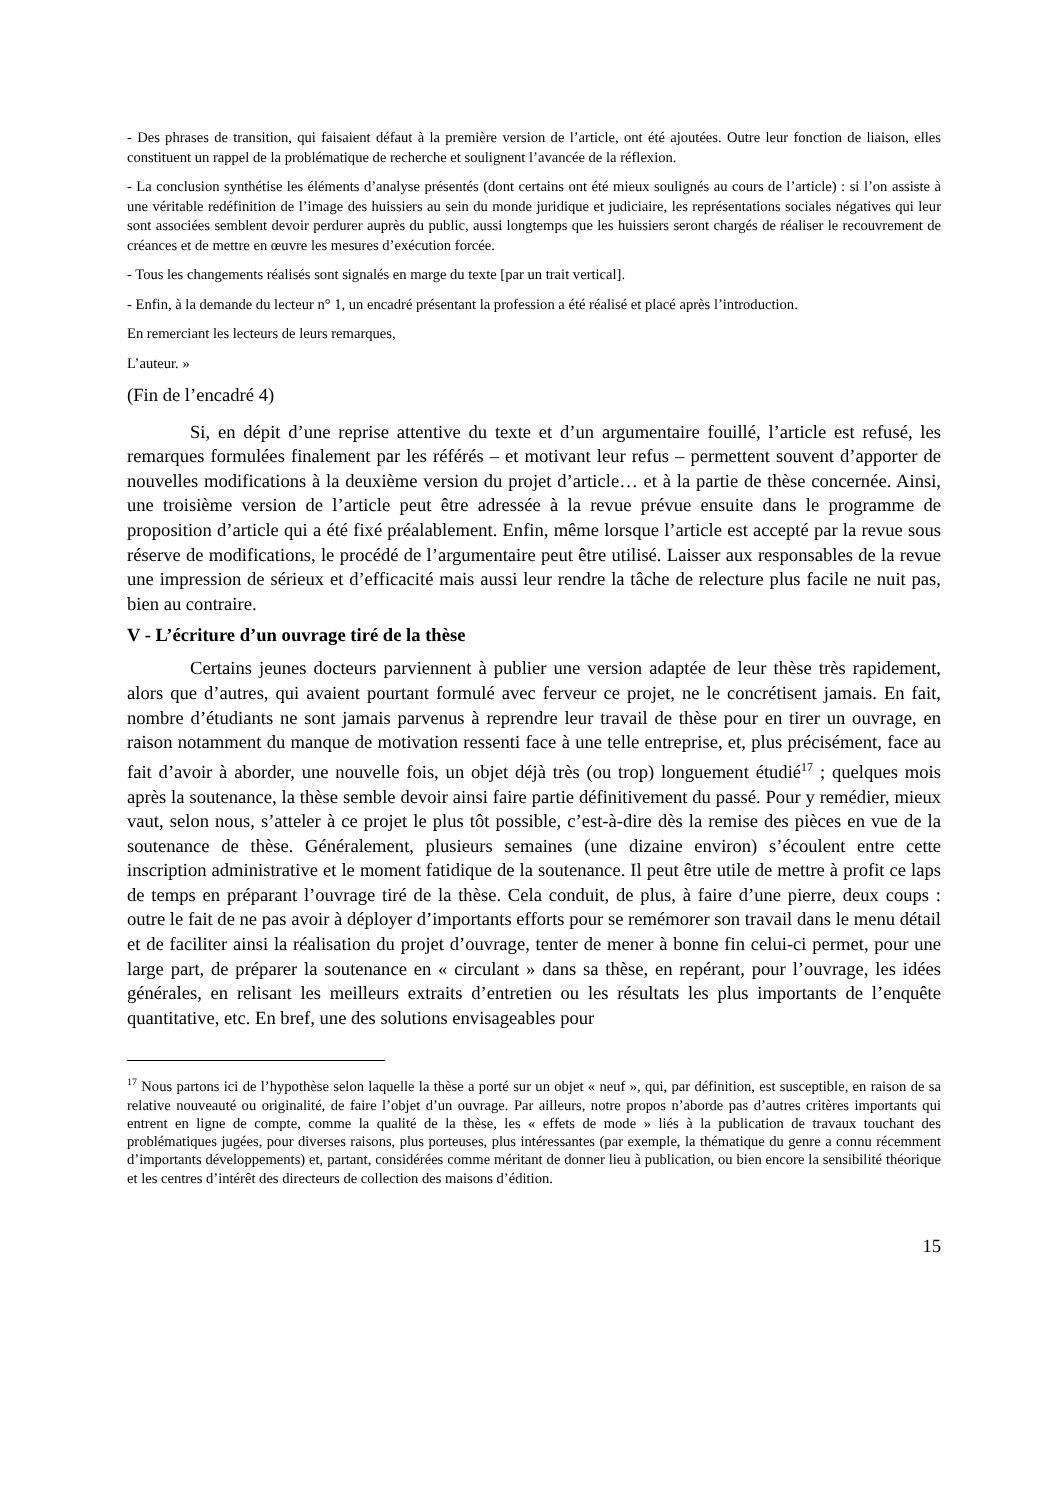- Des phrases de transition, qui faisaient défaut à la première version de l’article, ont été ajoutées. Outre leur fonction de liaison, elles constituent un rappel de la problématique de recherche et soulignent l’avancée de la réflexion.
- La conclusion synthétise les éléments d’analyse présentés (dont certains ont été mieux soulignés au cours de l’article) : si l’on assiste à une véritable redéfinition de l’image des huissiers au sein du monde juridique et judiciaire, les représentations sociales négatives qui leur sont associées semblent devoir perdurer auprès du public, aussi longtemps que les huissiers seront chargés de réaliser le recouvrement de créances et de mettre en œuvre les mesures d’exécution forcée.
- Tous les changements réalisés sont signalés en marge du texte [par un trait vertical].
- Enfin, à la demande du lecteur n° 1, un encadré présentant la profession a été réalisé et placé après l’introduction.
En remerciant les lecteurs de leurs remarques,
L’auteur. »
(Fin de l’encadré 4)
Si, en dépit d’une reprise attentive du texte et d’un argumentaire fouillé, l’article est refusé, les remarques formulées finalement par les référés – et motivant leur refus – permettent souvent d’apporter de nouvelles modifications à la deuxième version du projet d’article… et à la partie de thèse concernée. Ainsi, une troisième version de l’article peut être adressée à la revue prévue ensuite dans le programme de proposition d’article qui a été fixé préalablement. Enfin, même lorsque l’article est accepté par la revue sous réserve de modifications, le procédé de l’argumentaire peut être utilisé. Laisser aux responsables de la revue une impression de sérieux et d’efficacité mais aussi leur rendre la tâche de relecture plus facile ne nuit pas, bien au contraire.
V - L’écriture d’un ouvrage tiré de la thèse
Certains jeunes docteurs parviennent à publier une version adaptée de leur thèse très rapidement, alors que d’autres, qui avaient pourtant formulé avec ferveur ce projet, ne le concrétisent jamais. En fait, nombre d’étudiants ne sont jamais parvenus à reprendre leur travail de thèse pour en tirer un ouvrage, en raison notamment du manque de motivation ressenti face à une telle entreprise, et, plus précisément, face au fait d’avoir à aborder, une nouvelle fois, un objet déjà très (ou trop) longuement étudié<sup>17</sup> ; quelques mois après la soutenance, la thèse semble devoir ainsi faire partie définitivement du passé. Pour y remédier, mieux vaut, selon nous, s’atteler à ce projet le plus tôt possible, c’est-à-dire dès la remise des pièces en vue de la soutenance de thèse. Généralement, plusieurs semaines (une dizaine environ) s’écoulent entre cette inscription administrative et le moment fatidique de la soutenance. Il peut être utile de mettre à profit ce laps de temps en préparant l’ouvrage tiré de la thèse. Cela conduit, de plus, à faire d’une pierre, deux coups : outre le fait de ne pas avoir à déployer d’importants efforts pour se remémorer son travail dans le menu détail et de faciliter ainsi la réalisation du projet d’ouvrage, tenter de mener à bonne fin celui-ci permet, pour une large part, de préparer la soutenance en « circulant » dans sa thèse, en repérant, pour l’ouvrage, les idées générales, en relisant les meilleurs extraits d’entretien ou les résultats les plus importants de l’enquête quantitative, etc. En bref, une des solutions envisageables pour
<sup>17</sup> Nous partons ici de l’hypothèse selon laquelle la thèse a porté sur un objet « neuf », qui, par définition, est susceptible, en raison de sa relative nouveauté ou originalité, de faire l’objet d’un ouvrage. Par ailleurs, notre propos n’aborde pas d’autres critères importants qui entrent en ligne de compte, comme la qualité de la thèse, les « effets de mode » liés à la publication de travaux touchant des problématiques jugées, pour diverses raisons, plus porteuses, plus intéressantes (par exemple, la thématique du genre a connu récemment d’importants développements) et, partant, considérées comme méritant de donner lieu à publication, ou bien encore la sensibilité théorique et les centres d’intérêt des directeurs de collection des maisons d’édition.
15